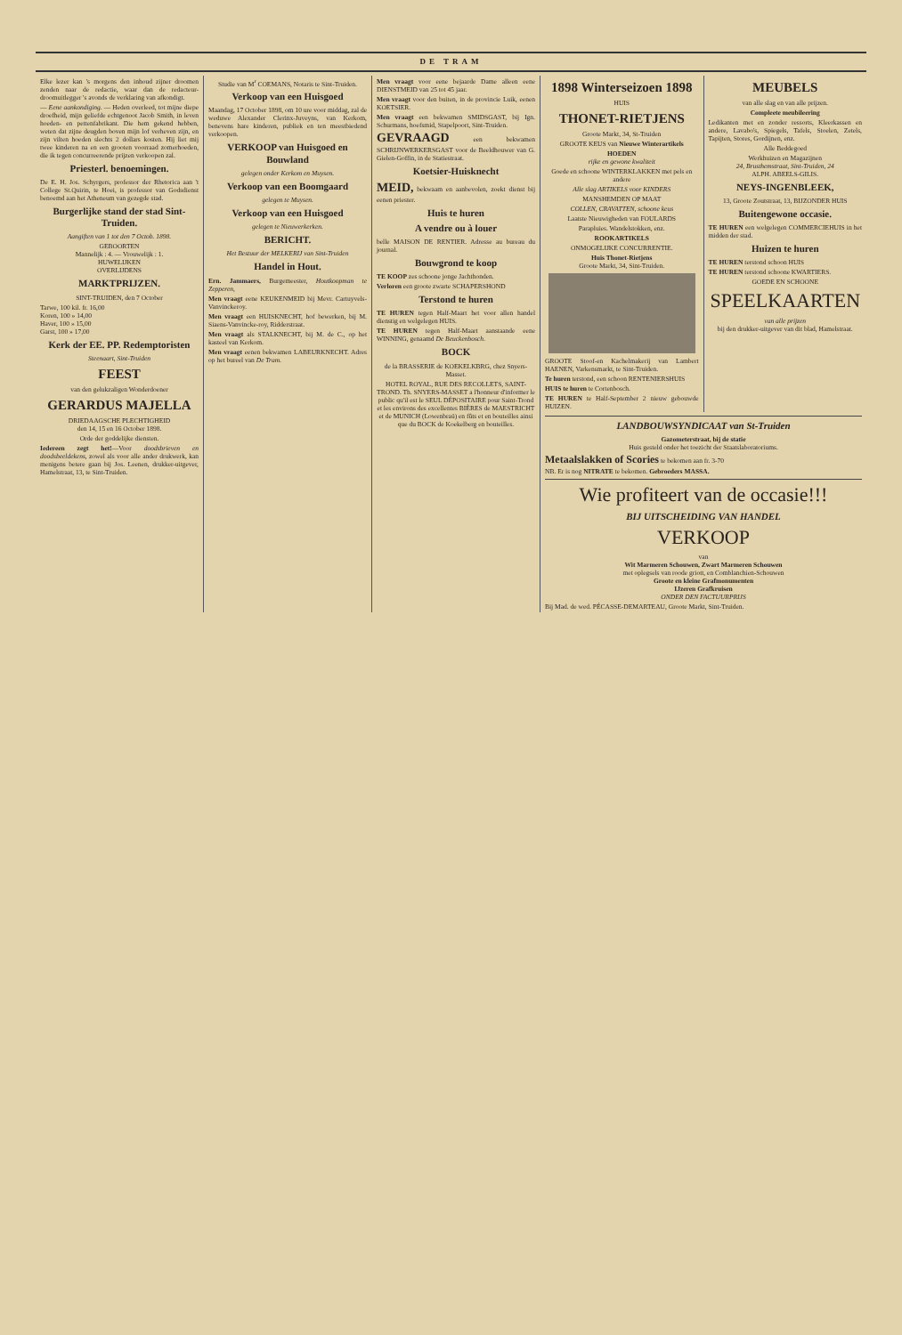DE TRAM
Elke lezer kan 's morgens den inhoud zijner droomen zenden naar de redactie, waar dan de redacteur-droomuitlegger 's avonds de verklaring van afkondigt.
— Eene aankondiging. — Heden overleed, tot mijne diepe droefheid, mijn geliefde echtgenoot Jacob Smith, in leven hoeden- en pettenfabrikant. Die hem gekend hebben, weten dat zijne deugden boven mijn lof verheven zijn, en zijn vilten hoeden slechts 2 dollars kosten. Hij liet mij twee kinderen na en een grooten voorraad zomerhoeden, die ik tegen concurreerende prijzen verkoopen zal.
Priesterl. benoemingen.
De E. H. Jos. Schyrgers, professor der Rhetorica aan 't College St.Quirin, te Hoei, is professor van Godsdienst benoemd aan het Atheneum van gezegde stad.
Burgerlijke stand der stad Sint-Truiden.
Aangiften van 1 tot den 7 Octob. 1898.
GEBOORTEN
Mannelijk : 4. — Vrouwelijk : 1.
HUWELIJKEN
OVERLIJDENS
MARKTPRIJZEN.
SINT-TRUIDEN, den 7 October
Tarwe, 100 kil. fr. 16,00
Koren, 100 » 14,00
Haver, 100 » 15,00
Garst, 100 » 17,00
Kerk der EE. PP. Redemptoristen
Steenaart, Sint-Truiden
FEEST
van den gelukzaligen Wonderdoener
GERARDUS MAJELLA
DRIEDAAGSCHE PLECHTIGHEID
den 14, 15 en 16 October 1898.
Orde der goddelijke diensten.
Iedereen zegt het!—Voor doodsbrieven en doodsbeeldekens, zowel als voor alle ander drukwerk, kan menigens betere gaan bij Jos. Leenen, drukker-uitgever, Hamelstraat, 13, te Sint-Truiden.
Studie van M<sup>r</sup> COEMANS, Notaris te Sint-Truiden.
Verkoop van een Huisgoed
Maandag, 17 October 1898, om 10 ure voor middag, zal de weduwe Alexander Clerinx-Juveyns, van Kerkom, benevens hare kinderen, publiek en ten meestbiedend verkoopen.
VERKOOP van Huisgoed en Bouwland
gelegen onder Kerkom en Muysen.
Verkoop van een Boomgaard
gelegen te Muysen.
Verkoop van een Huisgoed
gelegen te Nieuwerkerken.
BERICHT.
Het Bestuur der MELKERIJ van Sint-Truiden
Handel in Hout.
Ern. Jammaers, Burgemeester, Houtkoopman te Zepperen,
Men vraagt eene KEUKENMEID bij Mevr. Cartuyvels-Vanvinckeroy.
Men vraagt een HUISKNECHT, hof bewerken, bij M. Siaens-Vanvincke-roy, Ridderstraat.
Men vraagt als STALKNECHT, bij M. de C., op het kasteel van Kerkom.
Men vraagt eenen bekwamen LABEURKNECHT. Adres op het bureel van De Tram.
Men vraagt voor eene bejaarde Dame alleen eene DIENSTMEID van 25 tot 45 jaar.
Men vraagt voor den buiten, in de provincie Luik, eenen KOETSIER.
Men vraagt een bekwamen SMIDSGAST, bij Ign. Schurmans, hoefsmid, Stapelpoort, Sint-Truiden.
GEVRAAGD een bekwamen SCHRIJNWERKERSGAST voor de Beeldhouwer van G. Gielen-Goffin, in de Statiestraat.
Koetsier-Huisknecht
MEID, bekwaam en aanbevolen, zoekt dienst bij eenen priester.
Huis te huren
A vendre ou à louer
belle MAISON DE RENTIER. Adresse au bureau du journal.
Bouwgrond te koop
TE KOOP zes schoone jonge Jachthonden.
Verloren een groote zwarte SCHAPERSHOND
Terstond te huren
TE HUREN tegen Half-Maart het voor allen handel dienstig en welgelegen HUIS.
TE HUREN tegen Half-Maart aanstaande eene WINNING, genaamd De Beuckenbosch.
BOCK
de la BRASSERIE de KOEKELKBRG, chez Snyers-Masset.
HOTEL ROYAL, RUE DES RECOLLETS, SAINT-TROND. Th. SNYERS-MASSET a l'honneur d'informer le public qu'il est le SEUL DÉPOSITAIRE pour Saint-Trond et les environs des excellentes BIÈRES de MAESTRICHT et de MUNICH (Lowenbraü) en fûts et en bouteilles ainsi que du BOCK de Koekelberg en bouteilles.
1898 Winterseizoen 1898
HUIS
THONET-RIETJENS
Groote Markt, 34, St-Truiden
GROOTE KEUS van Nieuwe Winterartikels
HOEDEN
rijke en gewone kwaliteit
Goede en schoone WINTERKLAKKEN met pels en andere
Alle slag ARTIKELS voor KINDERS
MANSHEMDEN OP MAAT
COLLEN, CRAVATTEN, schoone keus
Laatste Nieuwigheden van FOULARDS
Parapluies. Wandelstokken, enz.
ROOKARTIKELS
ONMOGELIJKE CONCURRENTIE.
Huis Thonet-Rietjens
Groote Markt, 34, Sint-Truiden.
GROOTE Stoof-en Kachelmakerij van Lambert HAENEN, Varkensmarkt, te Sint-Truiden.
Te huren terstond, een schoon RENTENIERSHUIS
HUIS te huren te Cortenbosch.
TE HUREN te Half-September 2 nieuw gebouwde HUIZEN.
MEUBELS
van alle slag en van alle prijzen.
Compleete meubileering
Ledikanten met en zonder ressorts, Kleerkassen en andere, Lavabo's, Spiegels, Tafels, Stoelen, Zetels, Tapijten, Stores, Gordijnen, enz.
Alle Beddegoed
Werkhuizen en Magazijnen
24, Brusthemstraat, Sint-Truiden, 24
ALPH. ABEELS-GILIS.
NEYS-INGENBLEEK,
13, Groote Zoutstraat, 13, BIJZONDER HUIS
Buitengewone occasie.
TE HUREN een welgelegen COMMERCIEHUIS in het midden der stad.
Huizen te huren
TE HUREN terstond schoon HUIS
TE HUREN terstond schoone KWARTIERS.
GOEDE EN SCHOONE
SPEELKAARTEN
van alle prijzen
bij den drukker-uitgever van dit blad, Hamelstraat.
LANDBOUWSYNDICAAT van St-Truiden
Gazometerstraat, bij de statie
Huis gesteld onder het toezicht der Staatslaboratoriums.
Metaalslakken of Scories te bekomen aan fr. 3-70
NB. Er is nog NITRATE te bekomen. Gebroeders MASSA.
Wie profiteert van de occasie!!!
BIJ UITSCHEIDING VAN HANDEL
VERKOOP
van
Wit Marmeren Schouwen, Zwart Marmeren Schouwen
met oplegsels van roode griott, en Comblanchien-Schouwen
Groote en kleine Grafmonumenten
IJzeren Grafkruisen
ONDER DEN FACTUURPRIJS
Bij Mad. de wed. PÉCASSE-DEMARTEAU, Groote Markt, Sint-Truiden.